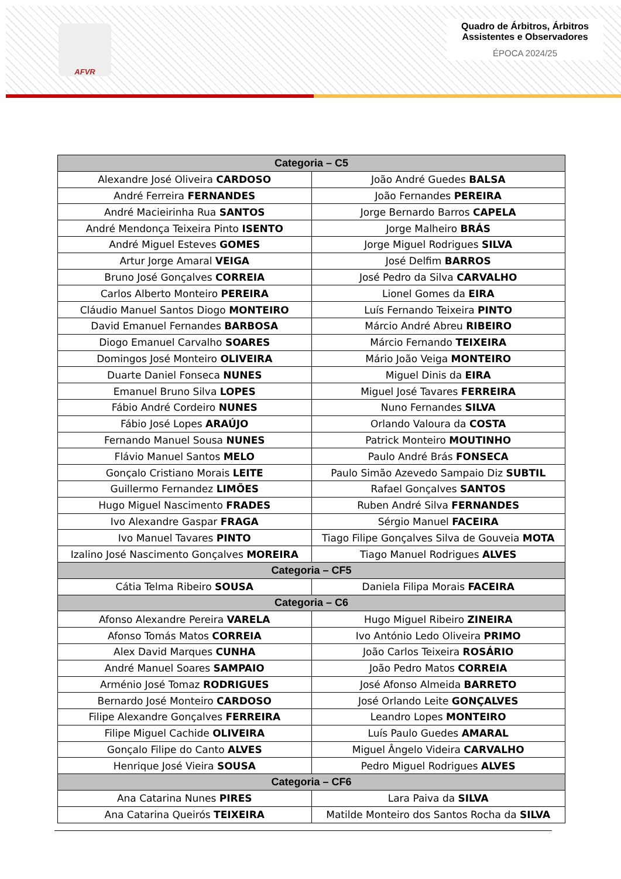AFVR
Quadro de Árbitros, Árbitros Assistentes e Observadores
ÉPOCA 2024/25
| Categoria – C5 | |
| --- | --- |
| Alexandre José Oliveira CARDOSO | João André Guedes BALSA |
| André Ferreira FERNANDES | João Fernandes PEREIRA |
| André Macieirinha Rua SANTOS | Jorge Bernardo Barros CAPELA |
| André Mendonça Teixeira Pinto ISENTO | Jorge Malheiro BRÁS |
| André Miguel Esteves GOMES | Jorge Miguel Rodrigues SILVA |
| Artur Jorge Amaral VEIGA | José Delfim BARROS |
| Bruno José Gonçalves CORREIA | José Pedro da Silva CARVALHO |
| Carlos Alberto Monteiro PEREIRA | Lionel Gomes da EIRA |
| Cláudio Manuel Santos Diogo MONTEIRO | Luís Fernando Teixeira PINTO |
| David Emanuel Fernandes BARBOSA | Márcio André Abreu RIBEIRO |
| Diogo Emanuel Carvalho SOARES | Márcio Fernando TEIXEIRA |
| Domingos José Monteiro OLIVEIRA | Mário João Veiga MONTEIRO |
| Duarte Daniel Fonseca NUNES | Miguel Dinis da EIRA |
| Emanuel Bruno Silva LOPES | Miguel José Tavares FERREIRA |
| Fábio André Cordeiro NUNES | Nuno Fernandes SILVA |
| Fábio José Lopes ARAÚJO | Orlando Valoura da COSTA |
| Fernando Manuel Sousa NUNES | Patrick Monteiro MOUTINHO |
| Flávio Manuel Santos MELO | Paulo André Brás FONSECA |
| Gonçalo Cristiano Morais LEITE | Paulo Simão Azevedo Sampaio Diz SUBTIL |
| Guillermo Fernandez LIMÕES | Rafael Gonçalves SANTOS |
| Hugo Miguel Nascimento FRADES | Ruben André Silva FERNANDES |
| Ivo Alexandre Gaspar FRAGA | Sérgio Manuel FACEIRA |
| Ivo Manuel Tavares PINTO | Tiago Filipe Gonçalves Silva de Gouveia MOTA |
| Izalino José Nascimento Gonçalves MOREIRA | Tiago Manuel Rodrigues ALVES |
| Categoria – CF5 | |
| Cátia Telma Ribeiro SOUSA | Daniela Filipa Morais FACEIRA |
| Categoria – C6 | |
| Afonso Alexandre Pereira VARELA | Hugo Miguel Ribeiro ZINEIRA |
| Afonso Tomás Matos CORREIA | Ivo António Ledo Oliveira PRIMO |
| Alex David Marques CUNHA | João Carlos Teixeira ROSÁRIO |
| André Manuel Soares SAMPAIO | João Pedro Matos CORREIA |
| Arménio José Tomaz RODRIGUES | José Afonso Almeida BARRETO |
| Bernardo José Monteiro CARDOSO | José Orlando Leite GONÇALVES |
| Filipe Alexandre Gonçalves FERREIRA | Leandro Lopes MONTEIRO |
| Filipe Miguel Cachide OLIVEIRA | Luís Paulo Guedes AMARAL |
| Gonçalo Filipe do Canto ALVES | Miguel Ângelo Videira CARVALHO |
| Henrique José Vieira SOUSA | Pedro Miguel Rodrigues ALVES |
| Categoria – CF6 | |
| Ana Catarina Nunes PIRES | Lara Paiva da SILVA |
| Ana Catarina Queirós TEIXEIRA | Matilde Monteiro dos Santos Rocha da SILVA |